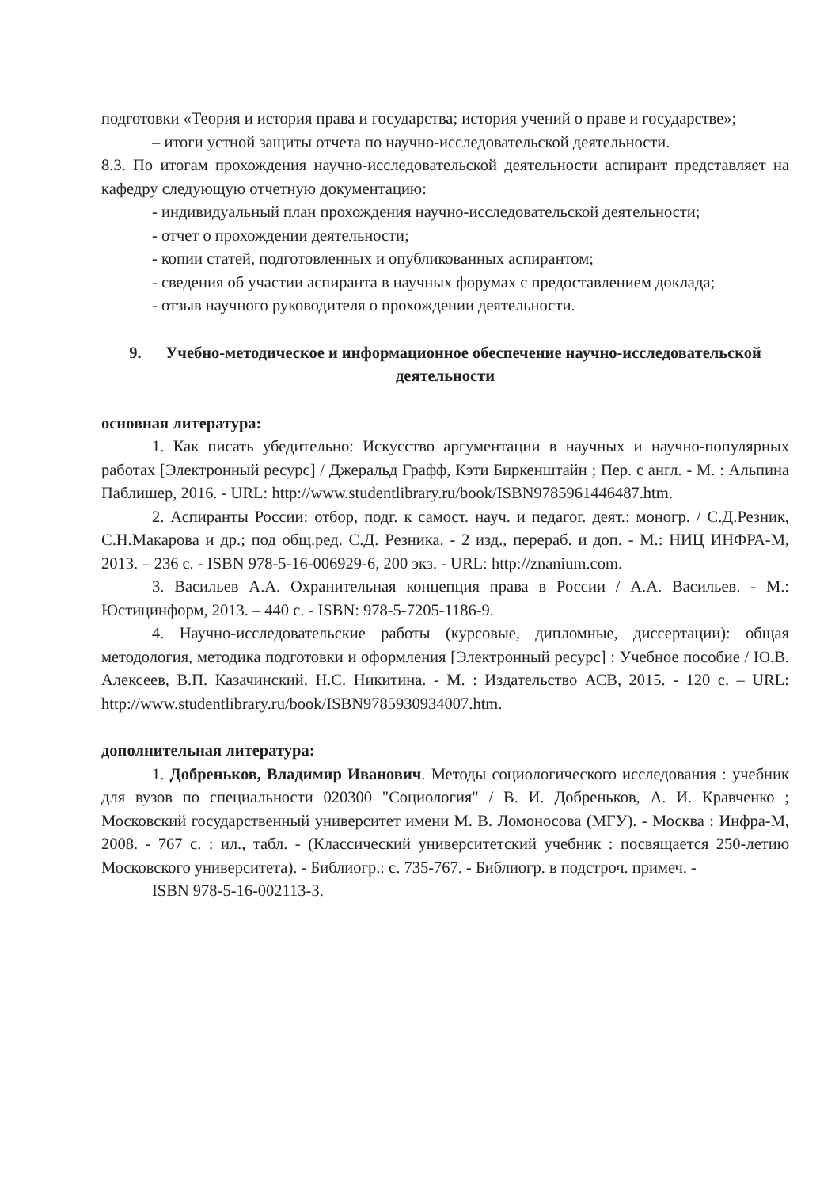подготовки «Теория и история права и государства; история учений о праве и государстве»;
– итоги устной защиты отчета по научно-исследовательской деятельности.
8.3. По итогам прохождения научно-исследовательской деятельности аспирант представляет на кафедру следующую отчетную документацию:
- индивидуальный план прохождения научно-исследовательской деятельности;
- отчет о прохождении деятельности;
- копии статей, подготовленных и опубликованных аспирантом;
- сведения об участии аспиранта в научных форумах с предоставлением доклада;
- отзыв научного руководителя о прохождении деятельности.
9. Учебно-методическое и информационное обеспечение научно-исследовательской деятельности
основная литература:
1. Как писать убедительно: Искусство аргументации в научных и научно-популярных работах [Электронный ресурс] / Джеральд Графф, Кэти Биркенштайн ; Пер. с англ. - М. : Альпина Паблишер, 2016. - URL: http://www.studentlibrary.ru/book/ISBN9785961446487.htm.
2. Аспиранты России: отбор, подг. к самост. науч. и педагог. деят.: моногр. / С.Д.Резник, С.Н.Макарова и др.; под общ.ред. С.Д. Резника. - 2 изд., перераб. и доп. - М.: НИЦ ИНФРА-М, 2013. – 236 с. - ISBN 978-5-16-006929-6, 200 экз. - URL: http://znanium.com.
3. Васильев А.А. Охранительная концепция права в России / А.А. Васильев. - М.: Юстицинформ, 2013. – 440 с. - ISBN: 978-5-7205-1186-9.
4. Научно-исследовательские работы (курсовые, дипломные, диссертации): общая методология, методика подготовки и оформления [Электронный ресурс] : Учебное пособие / Ю.В. Алексеев, В.П. Казачинский, Н.С. Никитина. - М. : Издательство АСВ, 2015. - 120 с. – URL: http://www.studentlibrary.ru/book/ISBN9785930934007.htm.
дополнительная литература:
1. Добреньков, Владимир Иванович. Методы социологического исследования : учебник для вузов по специальности 020300 "Социология" / В. И. Добреньков, А. И. Кравченко ; Московский государственный университет имени М. В. Ломоносова (МГУ). - Москва : Инфра-М, 2008. - 767 с. : ил., табл. - (Классический университетский учебник : посвящается 250-летию Московского университета). - Библиогр.: с. 735-767. - Библиогр. в подстроч. примеч. -
ISBN 978-5-16-002113-3.